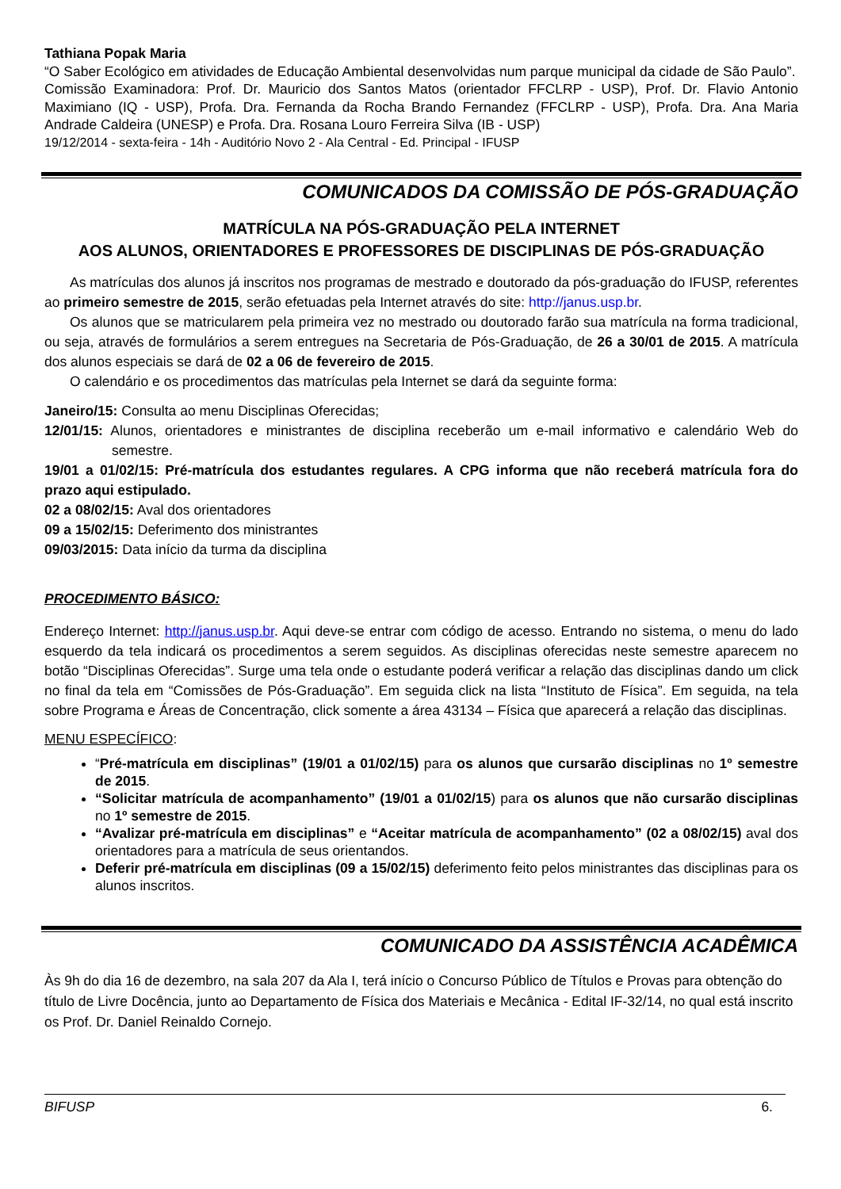Tathiana Popak Maria
“O Saber Ecológico em atividades de Educação Ambiental desenvolvidas num parque municipal da cidade de São Paulo”.
Comissão Examinadora: Prof. Dr. Mauricio dos Santos Matos (orientador FFCLRP - USP), Prof. Dr. Flavio Antonio Maximiano (IQ - USP), Profa. Dra. Fernanda da Rocha Brando Fernandez (FFCLRP - USP), Profa. Dra. Ana Maria Andrade Caldeira (UNESP) e Profa. Dra. Rosana Louro Ferreira Silva (IB - USP)
19/12/2014 - sexta-feira - 14h - Auditório Novo 2 - Ala Central - Ed. Principal - IFUSP
COMUNICADOS DA COMISSÃO DE PÓS-GRADUAÇÃO
MATRÍCULA NA PÓS-GRADUAÇÃO PELA INTERNET
AOS ALUNOS, ORIENTADORES E PROFESSORES DE DISCIPLINAS DE PÓS-GRADUAÇÃO
As matrículas dos alunos já inscritos nos programas de mestrado e doutorado da pós-graduação do IFUSP, referentes ao primeiro semestre de 2015, serão efetuadas pela Internet através do site: http://janus.usp.br.
Os alunos que se matricularem pela primeira vez no mestrado ou doutorado farão sua matrícula na forma tradicional, ou seja, através de formulários a serem entregues na Secretaria de Pós-Graduação, de 26 a 30/01 de 2015. A matrícula dos alunos especiais se dará de 02 a 06 de fevereiro de 2015.
O calendário e os procedimentos das matrículas pela Internet se dará da seguinte forma:
Janeiro/15: Consulta ao menu Disciplinas Oferecidas;
12/01/15: Alunos, orientadores e ministrantes de disciplina receberão um e-mail informativo e calendário Web do semestre.
19/01 a 01/02/15: Pré-matrícula dos estudantes regulares. A CPG informa que não receberá matrícula fora do prazo aqui estipulado.
02 a 08/02/15: Aval dos orientadores
09 a 15/02/15: Deferimento dos ministrantes
09/03/2015: Data início da turma da disciplina
PROCEDIMENTO BÁSICO:
Endereço Internet: http://janus.usp.br. Aqui deve-se entrar com código de acesso. Entrando no sistema, o menu do lado esquerdo da tela indicará os procedimentos a serem seguidos. As disciplinas oferecidas neste semestre aparecem no botão “Disciplinas Oferecidas”. Surge uma tela onde o estudante poderá verificar a relação das disciplinas dando um click no final da tela em “Comissões de Pós-Graduação”. Em seguida click na lista “Instituto de Física”. Em seguida, na tela sobre Programa e Áreas de Concentração, click somente a área 43134 – Física que aparecerá a relação das disciplinas.
MENU ESPECÍFICO:
“Pré-matrícula em disciplinas” (19/01 a 01/02/15) para os alunos que cursarão disciplinas no 1º semestre de 2015.
“Solicitar matrícula de acompanhamento” (19/01 a 01/02/15) para os alunos que não cursarão disciplinas no 1º semestre de 2015.
“Avalizar pré-matrícula em disciplinas” e “Aceitar matrícula de acompanhamento” (02 a 08/02/15) aval dos orientadores para a matrícula de seus orientandos.
Deferir pré-matrícula em disciplinas (09 a 15/02/15) deferimento feito pelos ministrantes das disciplinas para os alunos inscritos.
COMUNICADO DA ASSISTÊNCIA ACADÊMICA
Às 9h do dia 16 de dezembro, na sala 207 da Ala I, terá início o Concurso Público de Títulos e Provas para obtenção do título de Livre Docência, junto ao Departamento de Física dos Materiais e Mecânica - Edital IF-32/14, no qual está inscrito os Prof. Dr. Daniel Reinaldo Cornejo.
BIFUSP 6.